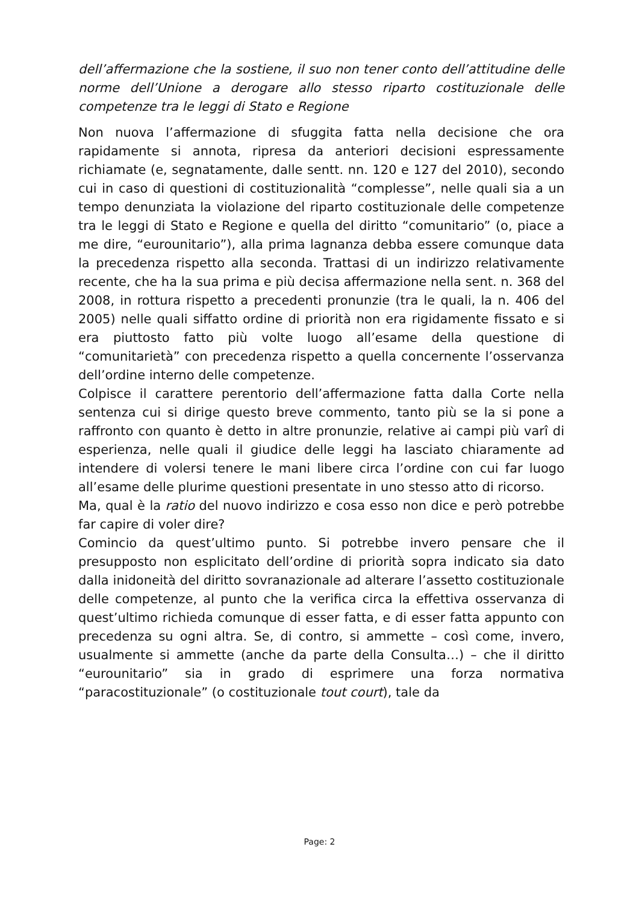dell’affermazione che la sostiene, il suo non tener conto dell’attitudine delle norme dell’Unione a derogare allo stesso riparto costituzionale delle competenze tra le leggi di Stato e Regione
Non nuova l’affermazione di sfuggita fatta nella decisione che ora rapidamente si annota, ripresa da anteriori decisioni espressamente richiamate (e, segnatamente, dalle sentt. nn. 120 e 127 del 2010), secondo cui in caso di questioni di costituzionalità “complesse”, nelle quali sia a un tempo denunziata la violazione del riparto costituzionale delle competenze tra le leggi di Stato e Regione e quella del diritto “comunitario” (o, piace a me dire, “eurounitario”), alla prima lagnanza debba essere comunque data la precedenza rispetto alla seconda. Trattasi di un indirizzo relativamente recente, che ha la sua prima e più decisa affermazione nella sent. n. 368 del 2008, in rottura rispetto a precedenti pronunzie (tra le quali, la n. 406 del 2005) nelle quali siffatto ordine di priorità non era rigidamente fissato e si era piuttosto fatto più volte luogo all’esame della questione di “comunitarietà” con precedenza rispetto a quella concernente l’osservanza dell’ordine interno delle competenze.
Colpisce il carattere perentorio dell’affermazione fatta dalla Corte nella sentenza cui si dirige questo breve commento, tanto più se la si pone a raffronto con quanto è detto in altre pronunzie, relative ai campi più varî di esperienza, nelle quali il giudice delle leggi ha lasciato chiaramente ad intendere di volersi tenere le mani libere circa l’ordine con cui far luogo all’esame delle plurime questioni presentate in uno stesso atto di ricorso.
Ma, qual è la ratio del nuovo indirizzo e cosa esso non dice e però potrebbe far capire di voler dire?
Comincio da quest’ultimo punto. Si potrebbe invero pensare che il presupposto non esplicitato dell’ordine di priorità sopra indicato sia dato dalla inidoneità del diritto sovranazionale ad alterare l’assetto costituzionale delle competenze, al punto che la verifica circa la effettiva osservanza di quest’ultimo richieda comunque di esser fatta, e di esser fatta appunto con precedenza su ogni altra. Se, di contro, si ammette – così come, invero, usualmente si ammette (anche da parte della Consulta…) – che il diritto “eurounitario” sia in grado di esprimere una forza normativa “paracostituzionale” (o costituzionale tout court), tale da
Page: 2